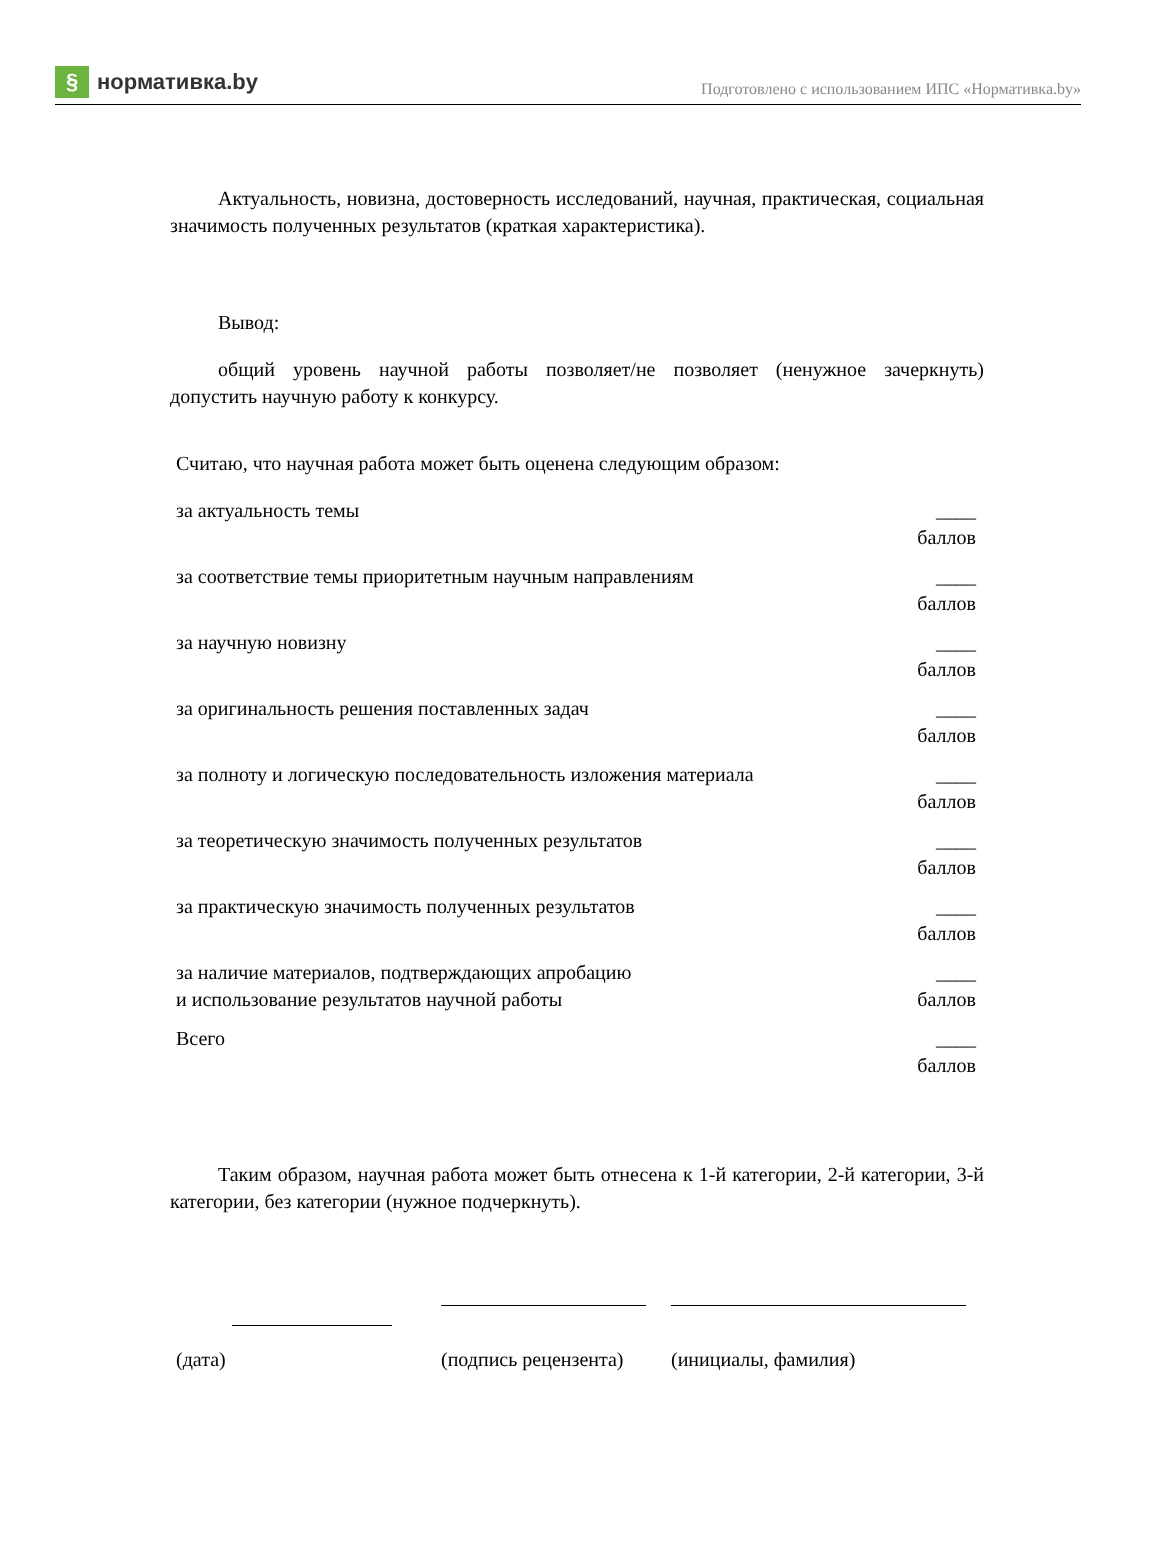§ нормативка.by
Подготовлено с использованием ИПС «Нормативка.by»
Актуальность, новизна, достоверность исследований, научная, практическая, социальная значимость полученных результатов (краткая характеристика).
Вывод:
общий уровень научной работы позволяет/не позволяет (ненужное зачеркнуть) допустить научную работу к конкурсу.
Считаю, что научная работа может быть оценена следующим образом:
| за актуальность темы | ____ баллов |
| за соответствие темы приоритетным научным направлениям | ____ баллов |
| за научную новизну | ____ баллов |
| за оригинальность решения поставленных задач | ____ баллов |
| за полноту и логическую последовательность изложения материала | ____ баллов |
| за теоретическую значимость полученных результатов | ____ баллов |
| за практическую значимость полученных результатов | ____ баллов |
| за наличие материалов, подтверждающих апробацию и использование результатов научной работы | ____ баллов |
| Всего | ____ баллов |
Таким образом, научная работа может быть отнесена к 1-й категории, 2-й категории, 3-й категории, без категории (нужное подчеркнуть).
(дата) (подпись рецензента)
(инициалы, фамилия)